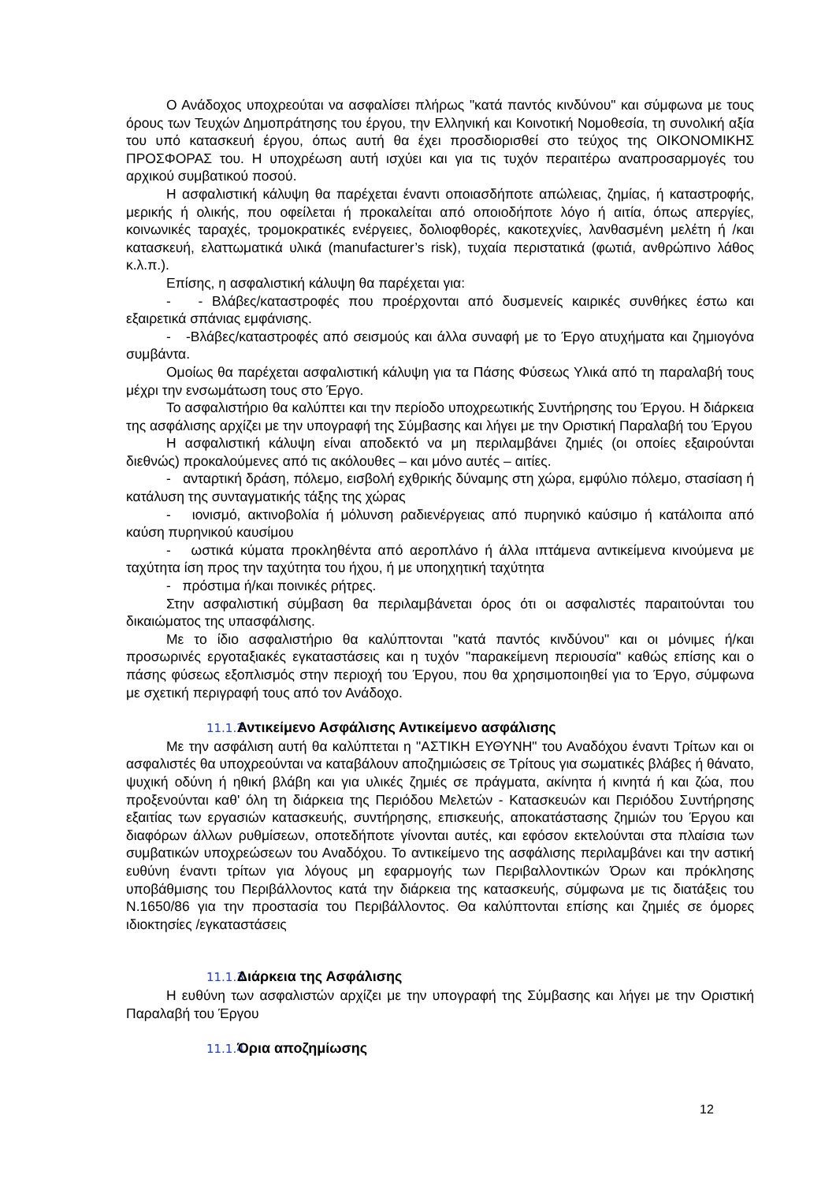Ο Ανάδοχος υποχρεούται να ασφαλίσει πλήρως "κατά παντός κινδύνου" και σύμφωνα με τους όρους των Τευχών Δημοπράτησης του έργου, την Ελληνική και Κοινοτική Νομοθεσία, τη συνολική αξία του υπό κατασκευή έργου, όπως αυτή θα έχει προσδιορισθεί στο τεύχος της ΟΙΚΟΝΟΜΙΚΗΣ ΠΡΟΣΦΟΡΑΣ του. Η υποχρέωση αυτή ισχύει και για τις τυχόν περαιτέρω αναπροσαρμογές του αρχικού συμβατικού ποσού.
Η ασφαλιστική κάλυψη θα παρέχεται έναντι οποιασδήποτε απώλειας, ζημίας, ή καταστροφής, μερικής ή ολικής, που οφείλεται ή προκαλείται από οποιοδήποτε λόγο ή αιτία, όπως απεργίες, κοινωνικές ταραχές, τρομοκρατικές ενέργειες, δολιοφθορές, κακοτεχνίες, λανθασμένη μελέτη ή /και κατασκευή, ελαττωματικά υλικά (manufacturer’s risk), τυχαία περιστατικά (φωτιά, ανθρώπινο λάθος κ.λ.π.).
Επίσης, η ασφαλιστική κάλυψη θα παρέχεται για:
- - Βλάβες/καταστροφές που προέρχονται από δυσμενείς καιρικές συνθήκες έστω και εξαιρετικά σπάνιας εμφάνισης.
- -Βλάβες/καταστροφές από σεισμούς και άλλα συναφή με το Έργο ατυχήματα και ζημιογόνα συμβάντα.
Ομοίως θα παρέχεται ασφαλιστική κάλυψη για τα Πάσης Φύσεως Υλικά από τη παραλαβή τους μέχρι την ενσωμάτωση τους στο Έργο.
Το ασφαλιστήριο θα καλύπτει και την περίοδο υποχρεωτικής Συντήρησης του Έργου. Η διάρκεια της ασφάλισης αρχίζει με την υπογραφή της Σύμβασης και λήγει με την Οριστική Παραλαβή του Έργου
Η ασφαλιστική κάλυψη είναι αποδεκτό να μη περιλαμβάνει ζημιές (οι οποίες εξαιρούνται διεθνώς) προκαλούμενες από τις ακόλουθες – και μόνο αυτές – αιτίες.
- ανταρτική δράση, πόλεμο, εισβολή εχθρικής δύναμης στη χώρα, εμφύλιο πόλεμο, στασίαση ή κατάλυση της συνταγματικής τάξης της χώρας
- ιονισμό, ακτινοβολία ή μόλυνση ραδιενέργειας από πυρηνικό καύσιμο ή κατάλοιπα από καύση πυρηνικού καυσίμου
- ωστικά κύματα προκληθέντα από αεροπλάνο ή άλλα ιπτάμενα αντικείμενα κινούμενα με ταχύτητα ίση προς την ταχύτητα του ήχου, ή με υποηχητική ταχύτητα
- πρόστιμα ή/και ποινικές ρήτρες.
Στην ασφαλιστική σύμβαση θα περιλαμβάνεται όρος ότι οι ασφαλιστές παραιτούνται του δικαιώματος της υπασφάλισης.
Με το ίδιο ασφαλιστήριο θα καλύπτονται "κατά παντός κινδύνου" και οι μόνιμες ή/και προσωρινές εργοταξιακές εγκαταστάσεις και η τυχόν "παρακείμενη περιουσία" καθώς επίσης και ο πάσης φύσεως εξοπλισμός στην περιοχή του Έργου, που θα χρησιμοποιηθεί για το Έργο, σύμφωνα με σχετική περιγραφή τους από τον Ανάδοχο.
11.1.2 Αντικείμενο Ασφάλισης Αντικείμενο ασφάλισης
Με την ασφάλιση αυτή θα καλύπτεται η "ΑΣΤΙΚΗ ΕΥΘΥΝΗ" του Αναδόχου έναντι Τρίτων και οι ασφαλιστές θα υποχρεούνται να καταβάλουν αποζημιώσεις σε Τρίτους για σωματικές βλάβες ή θάνατο, ψυχική οδύνη ή ηθική βλάβη και για υλικές ζημιές σε πράγματα, ακίνητα ή κινητά ή και ζώα, που προξενούνται καθ' όλη τη διάρκεια της Περιόδου Μελετών - Κατασκευών και Περιόδου Συντήρησης εξαιτίας των εργασιών κατασκευής, συντήρησης, επισκευής, αποκατάστασης ζημιών του Έργου και διαφόρων άλλων ρυθμίσεων, οποτεδήποτε γίνονται αυτές, και εφόσον εκτελούνται στα πλαίσια των συμβατικών υποχρεώσεων του Αναδόχου. Το αντικείμενο της ασφάλισης περιλαμβάνει και την αστική ευθύνη έναντι τρίτων για λόγους μη εφαρμογής των Περιβαλλοντικών Όρων και πρόκλησης υποβάθμισης του Περιβάλλοντος κατά την διάρκεια της κατασκευής, σύμφωνα με τις διατάξεις του Ν.1650/86 για την προστασία του Περιβάλλοντος. Θα καλύπτονται επίσης και ζημιές σε όμορες ιδιοκτησίες /εγκαταστάσεις
11.1.3 Διάρκεια της Ασφάλισης
Η ευθύνη των ασφαλιστών αρχίζει με την υπογραφή της Σύμβασης και λήγει με την Οριστική Παραλαβή του Έργου
11.1.4 Όρια αποζημίωσης
12